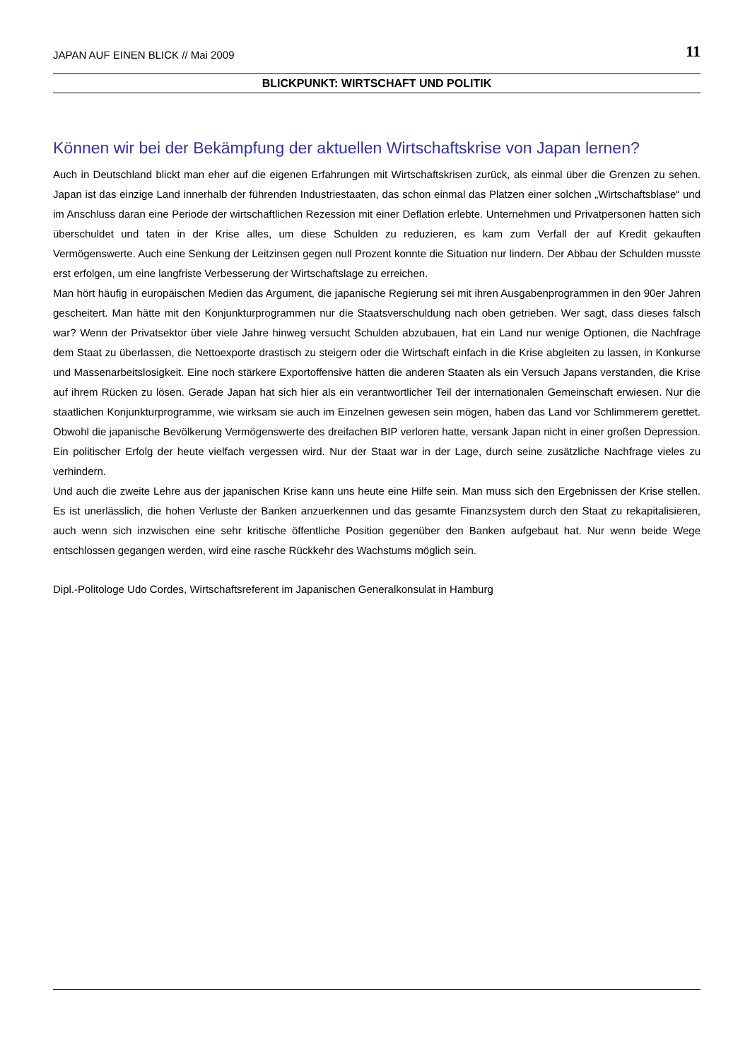JAPAN AUF EINEN BLICK // Mai 2009 11
BLICKPUNKT: WIRTSCHAFT UND POLITIK
Können wir bei der Bekämpfung der aktuellen Wirtschaftskrise von Japan lernen?
Auch in Deutschland blickt man eher auf die eigenen Erfahrungen mit Wirtschaftskrisen zurück, als einmal über die Grenzen zu sehen. Japan ist das einzige Land innerhalb der führenden Industriestaaten, das schon einmal das Platzen einer solchen „Wirtschaftsblase“ und im Anschluss daran eine Periode der wirtschaftlichen Rezession mit einer Deflation erlebte. Unternehmen und Privatpersonen hatten sich überschuldet und taten in der Krise alles, um diese Schulden zu reduzieren, es kam zum Verfall der auf Kredit gekauften Vermögenswerte. Auch eine Senkung der Leitzinsen gegen null Prozent konnte die Situation nur lindern. Der Abbau der Schulden musste erst erfolgen, um eine langfriste Verbesserung der Wirtschaftslage zu erreichen.
Man hört häufig in europäischen Medien das Argument, die japanische Regierung sei mit ihren Ausgabenprogrammen in den 90er Jahren gescheitert. Man hätte mit den Konjunkturprogrammen nur die Staatsverschuldung nach oben getrieben. Wer sagt, dass dieses falsch war? Wenn der Privatsektor über viele Jahre hinweg versucht Schulden abzubauen, hat ein Land nur wenige Optionen, die Nachfrage dem Staat zu überlassen, die Nettoexporte drastisch zu steigern oder die Wirtschaft einfach in die Krise abgleiten zu lassen, in Konkurse und Massenarbeitslosigkeit. Eine noch stärkere Exportoffensive hätten die anderen Staaten als ein Versuch Japans verstanden, die Krise auf ihrem Rücken zu lösen. Gerade Japan hat sich hier als ein verantwortlicher Teil der internationalen Gemeinschaft erwiesen. Nur die staatlichen Konjunkturprogramme, wie wirksam sie auch im Einzelnen gewesen sein mögen, haben das Land vor Schlimmerem gerettet. Obwohl die japanische Bevölkerung Vermögenswerte des dreifachen BIP verloren hatte, versank Japan nicht in einer großen Depression. Ein politischer Erfolg der heute vielfach vergessen wird. Nur der Staat war in der Lage, durch seine zusätzliche Nachfrage vieles zu verhindern.
Und auch die zweite Lehre aus der japanischen Krise kann uns heute eine Hilfe sein. Man muss sich den Ergebnissen der Krise stellen. Es ist unerlässlich, die hohen Verluste der Banken anzuerkennen und das gesamte Finanzsystem durch den Staat zu rekapitalisieren, auch wenn sich inzwischen eine sehr kritische öffentliche Position gegenüber den Banken aufgebaut hat. Nur wenn beide Wege entschlossen gegangen werden, wird eine rasche Rückkehr des Wachstums möglich sein.
Dipl.-Politologe Udo Cordes, Wirtschaftsreferent im Japanischen Generalkonsulat in Hamburg